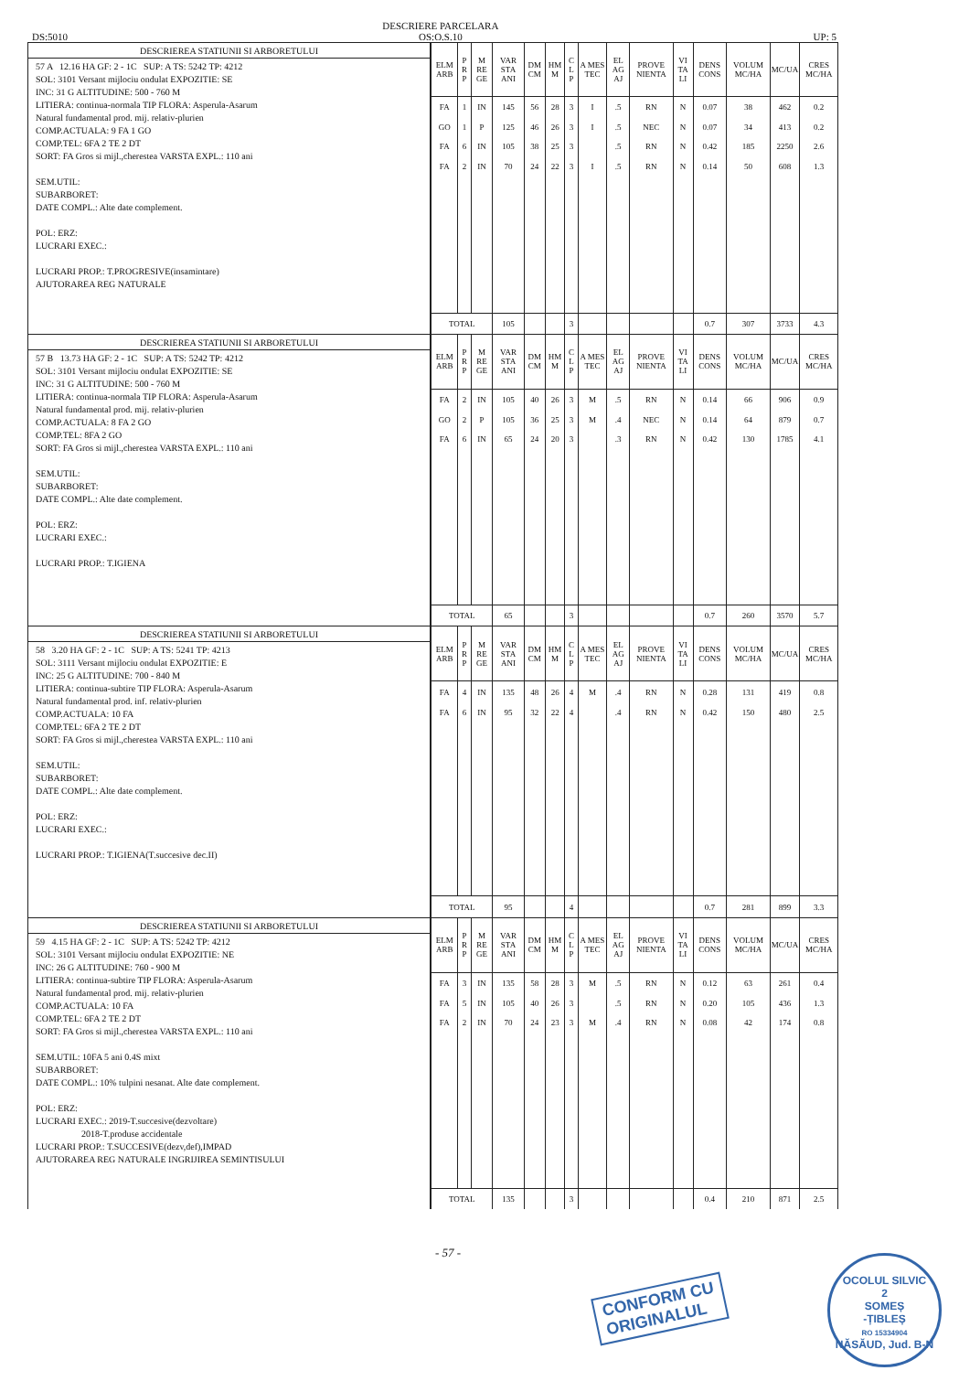DS:5010 DESCRIERE PARCELARA
OS:O.S.10
UP: 5
DESCRIEREA STATIUNII SI ARBORETULUI
57 A 12.16 HA GF: 2 - 1C SUP: A TS: 5242 TP: 4212
SOL: 3101 Versant mijlociu ondulat EXPOZITIE: SE
INC: 31 G ALTITUDINE: 500 - 760 M
LITIERA: continua-normala TIP FLORA: Asperula-Asarum
Natural fundamental prod. mij. relativ-plurien
COMP.ACTUALA: 9 FA 1 GO
COMP.TEL: 6FA 2 TE 2 DT
SORT: FA Gros si mijl.,cherestea VARSTA EXPL.: 110 ani
SEM.UTIL:
SUBARBORET:
DATE COMPL.: Alte date complement.
POL: ERZ:
LUCRARI EXEC.:
LUCRARI PROP.: T.PROGRESIVE(insamintare)
AJUTORAREA REG NATURALE
| ELM ARB | P R P | M RE GE | VAR STA ANI | DM CM | HM M | C L P | A MES TEC | EL AG AJ | PROVE NIENTA | VI TA LI | DENS CONS | VOLUM MC/HA | MC/UA | CRES MC/HA |
| --- | --- | --- | --- | --- | --- | --- | --- | --- | --- | --- | --- | --- | --- | --- |
| FA | 1 | IN | 145 | 56 | 28 | 3 | I | .5 | RN | N | 0.07 | 38 | 462 | 0.2 |
| GO | 1 | P | 125 | 46 | 26 | 3 | I | .5 | NEC | N | 0.07 | 34 | 413 | 0.2 |
| FA | 6 | IN | 105 | 38 | 25 | 3 | | .5 | RN | N | 0.42 | 185 | 2250 | 2.6 |
| FA | 2 | IN | 70 | 24 | 22 | 3 | I | .5 | RN | N | 0.14 | 50 | 608 | 1.3 |
| TOTAL | | | 105 | | | 3 | | | | | 0.7 | 307 | 3733 | 4.3 |
DESCRIEREA STATIUNII SI ARBORETULUI
57 B 13.73 HA GF: 2 - 1C SUP: A TS: 5242 TP: 4212
SOL: 3101 Versant mijlociu ondulat EXPOZITIE: SE
INC: 31 G ALTITUDINE: 500 - 760 M
LITIERA: continua-normala TIP FLORA: Asperula-Asarum
Natural fundamental prod. mij. relativ-plurien
COMP.ACTUALA: 8 FA 2 GO
COMP.TEL: 8FA 2 GO
SORT: FA Gros si mijl.,cherestea VARSTA EXPL.: 110 ani
SEM.UTIL:
SUBARBORET:
DATE COMPL.: Alte date complement.
POL: ERZ:
LUCRARI EXEC.:
LUCRARI PROP.: T.IGIENA
| ELM ARB | P R P | M RE GE | VAR STA ANI | DM CM | HM M | C L P | A MES TEC | EL AG AJ | PROVE NIENTA | VI TA LI | DENS CONS | VOLUM MC/HA | MC/UA | CRES MC/HA |
| --- | --- | --- | --- | --- | --- | --- | --- | --- | --- | --- | --- | --- | --- | --- |
| FA | 2 | IN | 105 | 40 | 26 | 3 | M | .5 | RN | N | 0.14 | 66 | 906 | 0.9 |
| GO | 2 | P | 105 | 36 | 25 | 3 | M | .4 | NEC | N | 0.14 | 64 | 879 | 0.7 |
| FA | 6 | IN | 65 | 24 | 20 | 3 | | .3 | RN | N | 0.42 | 130 | 1785 | 4.1 |
| TOTAL | | | 65 | | | 3 | | | | | 0.7 | 260 | 3570 | 5.7 |
DESCRIEREA STATIUNII SI ARBORETULUI
58 3.20 HA GF: 2 - 1C SUP: A TS: 5241 TP: 4213
SOL: 3111 Versant mijlociu ondulat EXPOZITIE: E
INC: 25 G ALTITUDINE: 700 - 840 M
LITIERA: continua-subtire TIP FLORA: Asperula-Asarum
Natural fundamental prod. inf. relativ-plurien
COMP.ACTUALA: 10 FA
COMP.TEL: 6FA 2 TE 2 DT
SORT: FA Gros si mijl.,cherestea VARSTA EXPL.: 110 ani
SEM.UTIL:
SUBARBORET:
DATE COMPL.: Alte date complement.
POL: ERZ:
LUCRARI EXEC.:
LUCRARI PROP.: T.IGIENA(T.succesive dec.II)
| ELM ARB | P R P | M RE GE | VAR STA ANI | DM CM | HM M | C L P | A MES TEC | EL AG AJ | PROVE NIENTA | VI TA LI | DENS CONS | VOLUM MC/HA | MC/UA | CRES MC/HA |
| --- | --- | --- | --- | --- | --- | --- | --- | --- | --- | --- | --- | --- | --- | --- |
| FA | 4 | IN | 135 | 48 | 26 | 4 | M | .4 | RN | N | 0.28 | 131 | 419 | 0.8 |
| FA | 6 | IN | 95 | 32 | 22 | 4 | | .4 | RN | N | 0.42 | 150 | 480 | 2.5 |
| TOTAL | | | 95 | | | 4 | | | | | 0.7 | 281 | 899 | 3.3 |
DESCRIEREA STATIUNII SI ARBORETULUI
59 4.15 HA GF: 2 - 1C SUP: A TS: 5242 TP: 4212
SOL: 3101 Versant mijlociu ondulat EXPOZITIE: NE
INC: 26 G ALTITUDINE: 760 - 900 M
LITIERA: continua-subtire TIP FLORA: Asperula-Asarum
Natural fundamental prod. mij. relativ-plurien
COMP.ACTUALA: 10 FA
COMP.TEL: 6FA 2 TE 2 DT
SORT: FA Gros si mijl.,cherestea VARSTA EXPL.: 110 ani
SEM.UTIL: 10FA 5 ani 0.4S mixt
SUBARBORET:
DATE COMPL.: 10% tulpini nesanat. Alte date complement.
POL: ERZ:
LUCRARI EXEC.: 2019-T.succesive(dezvoltare)
2018-T.produse accidentale
LUCRARI PROP.: T.SUCCESIVE(dezv,def),IMPAD
AJUTORAREA REG NATURALE INGRIJIREA SEMINTISULUI
| ELM ARB | P R P | M RE GE | VAR STA ANI | DM CM | HM M | C L P | A MES TEC | EL AG AJ | PROVE NIENTA | VI TA LI | DENS CONS | VOLUM MC/HA | MC/UA | CRES MC/HA |
| --- | --- | --- | --- | --- | --- | --- | --- | --- | --- | --- | --- | --- | --- | --- |
| FA | 3 | IN | 135 | 58 | 28 | 3 | M | .5 | RN | N | 0.12 | 63 | 261 | 0.4 |
| FA | 5 | IN | 105 | 40 | 26 | 3 | | .5 | RN | N | 0.20 | 105 | 436 | 1.3 |
| FA | 2 | IN | 70 | 24 | 23 | 3 | M | .4 | RN | N | 0.08 | 42 | 174 | 0.8 |
| TOTAL | | | 135 | | | 3 | | | | | 0.4 | 210 | 871 | 2.5 |
- 57 -
CONFORM CU
ORIGINALUL
OCOLUL SILVIC
2
SOMEȘ
-ȚIBLEȘ
RO 15334904
NĂSĂUD, Jud. B-N